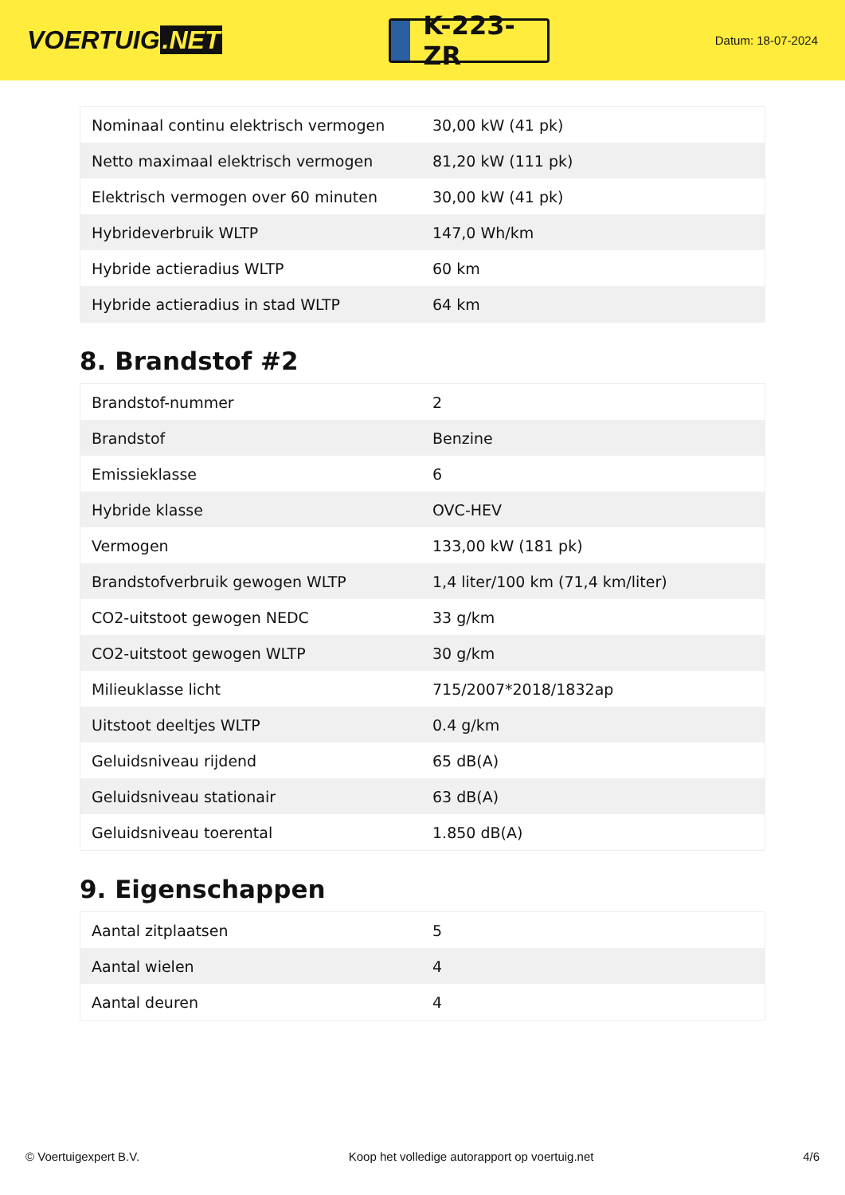VOERTUIG.NET
K-223-ZR
Datum: 18-07-2024
| Nominaal continu elektrisch vermogen | 30,00 kW (41 pk) |
| Netto maximaal elektrisch vermogen | 81,20 kW (111 pk) |
| Elektrisch vermogen over 60 minuten | 30,00 kW (41 pk) |
| Hybrideverbruik WLTP | 147,0 Wh/km |
| Hybride actieradius WLTP | 60 km |
| Hybride actieradius in stad WLTP | 64 km |
8. Brandstof #2
| Brandstof-nummer | 2 |
| Brandstof | Benzine |
| Emissieklasse | 6 |
| Hybride klasse | OVC-HEV |
| Vermogen | 133,00 kW (181 pk) |
| Brandstofverbruik gewogen WLTP | 1,4 liter/100 km (71,4 km/liter) |
| CO2-uitstoot gewogen NEDC | 33 g/km |
| CO2-uitstoot gewogen WLTP | 30 g/km |
| Milieuklasse licht | 715/2007*2018/1832ap |
| Uitstoot deeltjes WLTP | 0.4 g/km |
| Geluidsniveau rijdend | 65 dB(A) |
| Geluidsniveau stationair | 63 dB(A) |
| Geluidsniveau toerental | 1.850 dB(A) |
9. Eigenschappen
| Aantal zitplaatsen | 5 |
| Aantal wielen | 4 |
| Aantal deuren | 4 |
© Voertuigexpert B.V. Koop het volledige autorapport op voertuig.net 4/6